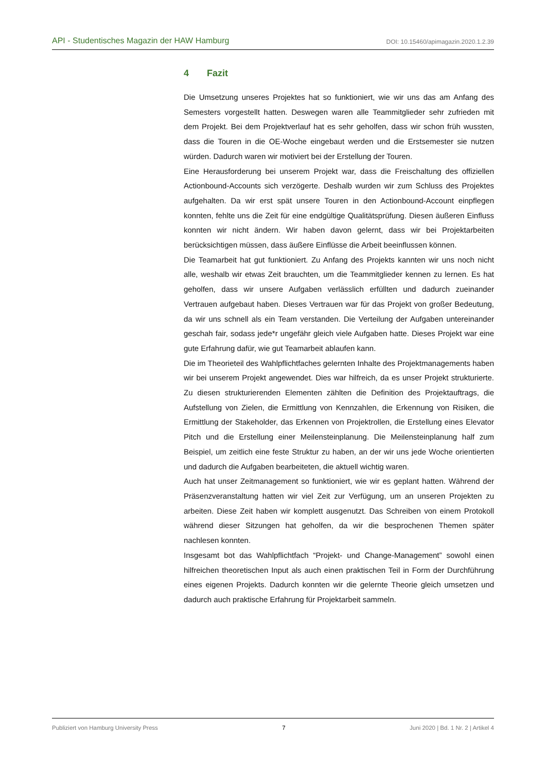API - Studentisches Magazin der HAW Hamburg DOI: 10.15460/apimagazin.2020.1.2.39
4 Fazit
Die Umsetzung unseres Projektes hat so funktioniert, wie wir uns das am Anfang des Semesters vorgestellt hatten. Deswegen waren alle Teammitglieder sehr zufrieden mit dem Projekt. Bei dem Projektverlauf hat es sehr geholfen, dass wir schon früh wussten, dass die Touren in die OE-Woche eingebaut werden und die Erstsemester sie nutzen würden. Dadurch waren wir motiviert bei der Erstellung der Touren.
Eine Herausforderung bei unserem Projekt war, dass die Freischaltung des offiziellen Actionbound-Accounts sich verzögerte. Deshalb wurden wir zum Schluss des Projektes aufgehalten. Da wir erst spät unsere Touren in den Actionbound-Account einpflegen konnten, fehlte uns die Zeit für eine endgültige Qualitätsprüfung. Diesen äußeren Einfluss konnten wir nicht ändern. Wir haben davon gelernt, dass wir bei Projektarbeiten berücksichtigen müssen, dass äußere Einflüsse die Arbeit beeinflussen können.
Die Teamarbeit hat gut funktioniert. Zu Anfang des Projekts kannten wir uns noch nicht alle, weshalb wir etwas Zeit brauchten, um die Teammitglieder kennen zu lernen. Es hat geholfen, dass wir unsere Aufgaben verlässlich erfüllten und dadurch zueinander Vertrauen aufgebaut haben. Dieses Vertrauen war für das Projekt von großer Bedeutung, da wir uns schnell als ein Team verstanden. Die Verteilung der Aufgaben untereinander geschah fair, sodass jede*r ungefähr gleich viele Aufgaben hatte. Dieses Projekt war eine gute Erfahrung dafür, wie gut Teamarbeit ablaufen kann.
Die im Theorieteil des Wahlpflichtfaches gelernten Inhalte des Projektmanagements haben wir bei unserem Projekt angewendet. Dies war hilfreich, da es unser Projekt strukturierte. Zu diesen strukturierenden Elementen zählten die Definition des Projektauftrags, die Aufstellung von Zielen, die Ermittlung von Kennzahlen, die Erkennung von Risiken, die Ermittlung der Stakeholder, das Erkennen von Projektrollen, die Erstellung eines Elevator Pitch und die Erstellung einer Meilensteinplanung. Die Meilensteinplanung half zum Beispiel, um zeitlich eine feste Struktur zu haben, an der wir uns jede Woche orientierten und dadurch die Aufgaben bearbeiteten, die aktuell wichtig waren.
Auch hat unser Zeitmanagement so funktioniert, wie wir es geplant hatten. Während der Präsenzveranstaltung hatten wir viel Zeit zur Verfügung, um an unseren Projekten zu arbeiten. Diese Zeit haben wir komplett ausgenutzt. Das Schreiben von einem Protokoll während dieser Sitzungen hat geholfen, da wir die besprochenen Themen später nachlesen konnten.
Insgesamt bot das Wahlpflichtfach “Projekt- und Change-Management” sowohl einen hilfreichen theoretischen Input als auch einen praktischen Teil in Form der Durchführung eines eigenen Projekts. Dadurch konnten wir die gelernte Theorie gleich umsetzen und dadurch auch praktische Erfahrung für Projektarbeit sammeln.
Publiziert von Hamburg University Press 7 Juni 2020 | Bd. 1 Nr. 2 | Artikel 4